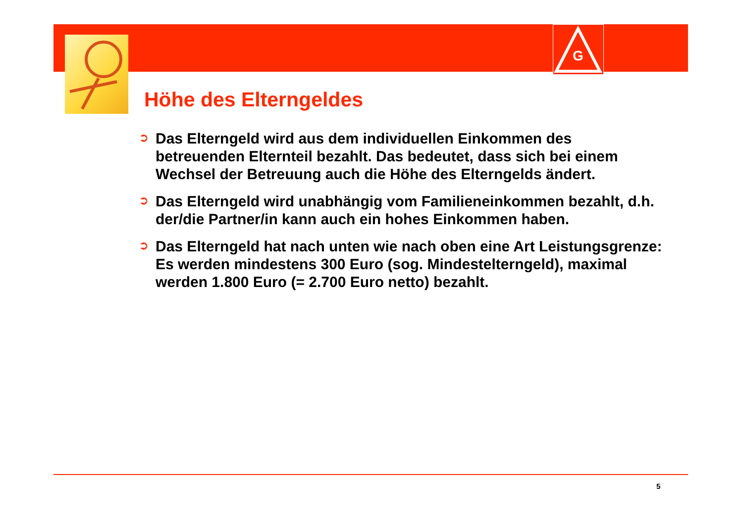G
Höhe des Elterngeldes
➲
Das Elterngeld wird aus dem individuellen Einkommen des betreuenden Elternteil bezahlt. Das bedeutet, dass sich bei einem Wechsel der Betreuung auch die Höhe des Elterngelds ändert.
➲
Das Elterngeld wird unabhängig vom Familieneinkommen bezahlt, d.h. der/die Partner/in kann auch ein hohes Einkommen haben.
➲
Das Elterngeld hat nach unten wie nach oben eine Art Leistungsgrenze:
Es werden mindestens 300 Euro (sog. Mindestelterngeld), maximal werden 1.800 Euro (= 2.700 Euro netto) bezahlt.
5